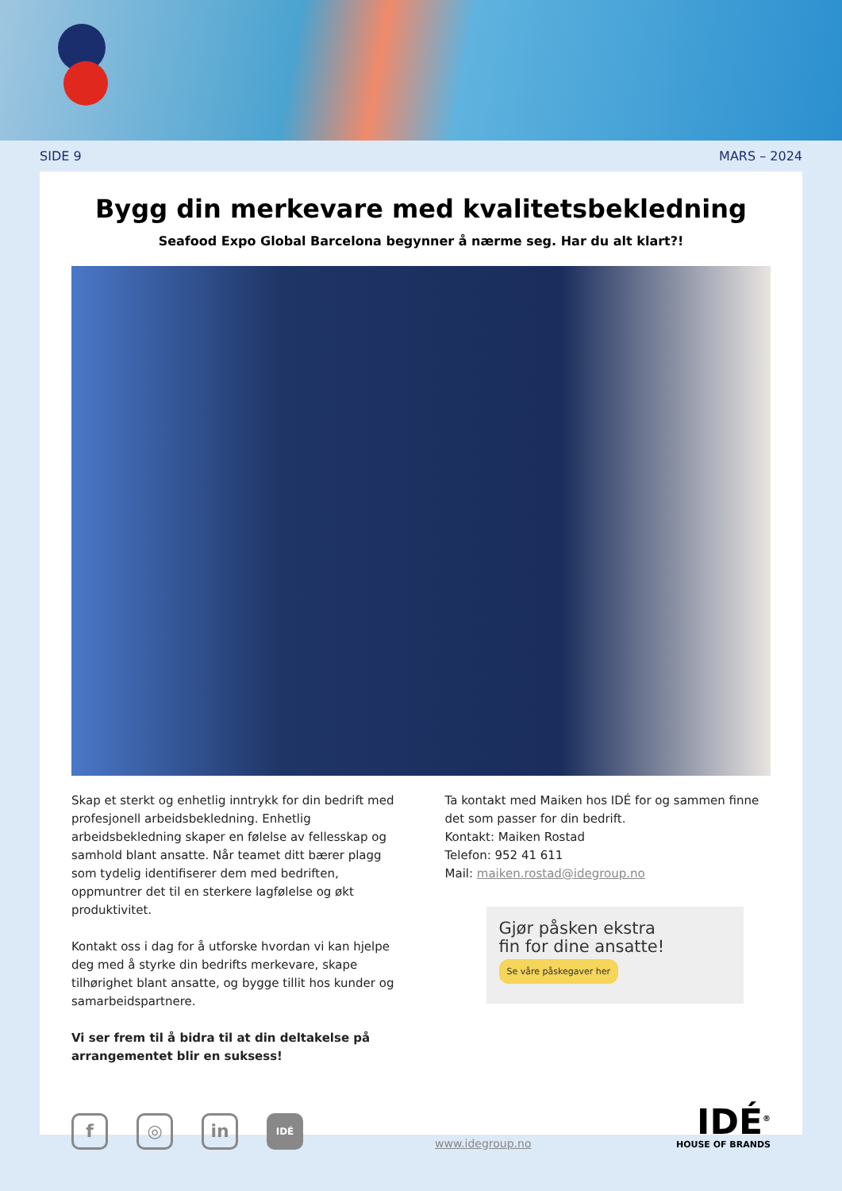SIDE 9 MARS – 2024
Bygg din merkevare med kvalitetsbekledning
Seafood Expo Global Barcelona begynner å nærme seg. Har du alt klart?!
Skap et sterkt og enhetlig inntrykk for din bedrift med profesjonell arbeidsbekledning. Enhetlig arbeidsbekledning skaper en følelse av fellesskap og samhold blant ansatte. Når teamet ditt bærer plagg som tydelig identifiserer dem med bedriften, oppmuntrer det til en sterkere lagfølelse og økt produktivitet.
Kontakt oss i dag for å utforske hvordan vi kan hjelpe deg med å styrke din bedrifts merkevare, skape tilhørighet blant ansatte, og bygge tillit hos kunder og samarbeidspartnere.
Vi ser frem til å bidra til at din deltakelse på arrangementet blir en suksess!
Ta kontakt med Maiken hos IDÉ for og sammen finne det som passer for din bedrift.
Kontakt: Maiken Rostad
Telefon: 952 41 611
Mail: maiken.rostad@idegroup.no
Gjør påsken ekstra
fin for dine ansatte!
Se våre påskegaver her
f
◎
in
IDÉ
www.idegroup.no
IDÉ<sup>®</sup>
HOUSE OF BRANDS